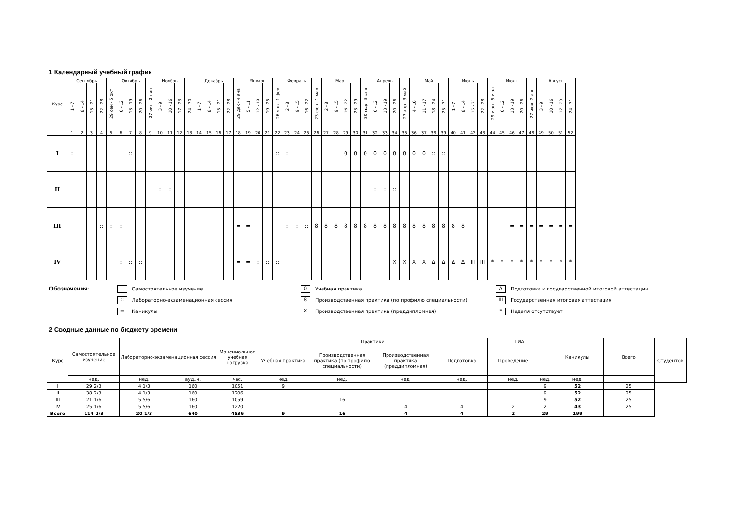1 Календарный учебный график
| Курс | Сентябрь | | | | 29 сен - 5 окт | Октябрь | | | 27 окт - 2 ноя | Ноябрь | | | | Декабрь | | | | 29 дек - 4 янв | Январь | | | 26 янв - 1 фев | Февраль | | | 23 фев - 1 мар | Март | | | | 30 мар - 5 апр | Апрель | | | 27 апр - 3 май | Май | | | | Июнь | | | | 29 июн - 5 июл | Июль | | | 27 июл -2 авг | Август | | | |
| --- | --- | --- | --- | --- | --- | --- | --- | --- | --- | --- | --- | --- | --- | --- | --- | --- | --- | --- | --- | --- | --- | --- | --- | --- | --- | --- | --- | --- | --- | --- | --- | --- | --- | --- | --- | --- | --- | --- | --- | --- | --- | --- | --- | --- | --- | --- | --- | --- | --- | --- | --- | --- |
| | 1 - 7 | 8 - 14 | 15 - 21 | 22 - 28 | | 6 - 12 | 13 - 19 | 20 - 26 | | 3 - 9 | 10 - 16 | 17 - 23 | 24 - 30 | 1 - 7 | 8 - 14 | 15 - 21 | 22 - 28 | | 5 - 11 | 12 - 18 | 19 - 25 | | 2 - 8 | 9 - 15 | 16 - 22 | | 2 - 8 | 9 - 15 | 16 - 22 | 23 - 29 | | 6 - 12 | 13 - 19 | 20 - 26 | | 4 - 10 | 11 - 17 | 18 - 24 | 25 - 31 | 1 - 7 | 8 - 14 | 15 - 21 | 22 - 28 | | 6 - 12 | 13 - 19 | 20 - 26 | | 3 - 9 | 10 - 16 | 17 - 23 | 24 - 31 |
| | 1 | 2 | 3 | 4 | 5 | 6 | 7 | 8 | 9 | 10 | 11 | 12 | 13 | 14 | 15 | 16 | 17 | 18 | 19 | 20 | 21 | 22 | 23 | 24 | 25 | 26 | 27 | 28 | 29 | 30 | 31 | 32 | 33 | 34 | 35 | 36 | 37 | 38 | 39 | 40 | 41 | 42 | 43 | 44 | 45 | 46 | 47 | 48 | 49 | 50 | 51 | 52 |
| I | :: | | | | | | :: | | | | | | | | | | | = | = | | | :: | :: | | | | | | 0 | 0 | 0 | 0 | 0 | 0 | 0 | 0 | 0 | :: | :: | | | | | | | = | = | = | = | = | = | = |
| II | | | | | | | | | | :: | :: | | | | | | | = | = | | | | | | | | | | | | | :: | :: | :: | | | | | | | | | | | | = | = | = | = | = | = | = |
| III | | | | :: | :: | :: | | | | | | | | | | | | = | = | | | | :: | :: | :: | 8 | 8 | 8 | 8 | 8 | 8 | 8 | 8 | 8 | 8 | 8 | 8 | 8 | 8 | 8 | 8 | | | | | = | = | = | = | = | = | = |
| IV | | | | | | :: | :: | :: | | | | | | | | | | = | = | :: | :: | :: | | | | | | | | | | | | X | X | X | X | Δ | Δ | Δ | Δ | III | III | * | * | * | * | * | * | * | * | * |
Обозначения:
Самостоятельное изучение
:: Лабораторно-экзаменационная сессия
= Каникулы
0 Учебная практика
8 Производственная практика (по профилю специальности)
X Производственная практика (преддипломная)
Δ Подготовка к государственной итоговой аттестации
III Государственная итоговая аттестация
* Неделя отсутствует
2 Сводные данные по бюджету времени
| Курс | Самостоятельное изучение | Лабораторно-экзаменационная сессия | | Максимальная учебная нагрузка | Практики | | | | ГИА | | Каникулы | Всего | Студентов |
| --- | --- | --- | --- | --- | --- | --- | --- | --- | --- | --- | --- | --- | --- |
| | | | | | Учебная практика | Производственная практика (по профилю специальности) | Производственная практика (преддипломная) | Подготовка | Проведение | | | | |
| | нед. | нед. | ауд.,ч. | час. | нед. | нед. | нед. | нед. | нед. | нед. | нед. | | |
| I | 29 2/3 | 4 1/3 | 160 | 1051 | 9 | | | | | 9 | 52 | 25 | |
| II | 38 2/3 | 4 1/3 | 160 | 1206 | | | | | | 9 | 52 | 25 | |
| III | 21 1/6 | 5 5/6 | 160 | 1059 | | 16 | | | | 9 | 52 | 25 | |
| IV | 25 1/6 | 5 5/6 | 160 | 1220 | | | 4 | 4 | 2 | 2 | 43 | 25 | |
| Всего | 114 2/3 | 20 1/3 | 640 | 4536 | 9 | 16 | 4 | 4 | 2 | 29 | 199 | | |